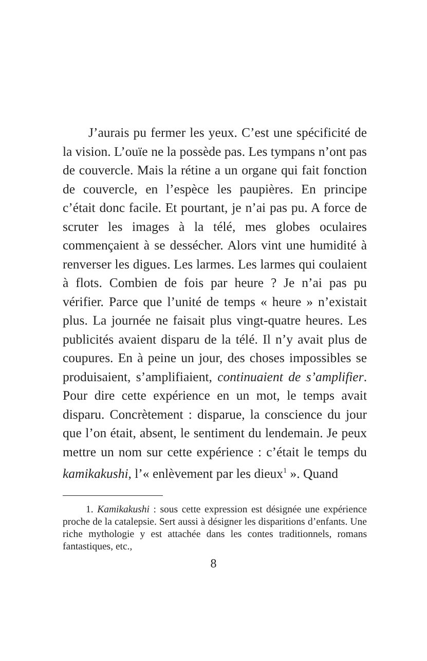J’aurais pu fermer les yeux. C’est une spécificité de la vision. L’ouïe ne la possède pas. Les tympans n’ont pas de couvercle. Mais la rétine a un organe qui fait fonction de couvercle, en l’espèce les paupières. En principe c’était donc facile. Et pourtant, je n’ai pas pu. A force de scruter les images à la télé, mes globes oculaires commençaient à se dessécher. Alors vint une humidité à renverser les digues. Les larmes. Les larmes qui coulaient à flots. Combien de fois par heure ? Je n’ai pas pu vérifier. Parce que l’unité de temps « heure » n’existait plus. La journée ne faisait plus vingt-quatre heures. Les publicités avaient disparu de la télé. Il n’y avait plus de coupures. En à peine un jour, des choses impossibles se produisaient, s’amplifiaient, continuaient de s’amplifier. Pour dire cette expérience en un mot, le temps avait disparu. Concrètement : disparue, la conscience du jour que l’on était, absent, le sentiment du lendemain. Je peux mettre un nom sur cette expérience : c’était le temps du kamikakushi, l’« enlèvement par les dieux<sup>1</sup> ». Quand
1. Kamikakushi : sous cette expression est désignée une expérience proche de la catalepsie. Sert aussi à désigner les disparitions d’enfants. Une riche mythologie y est attachée dans les contes traditionnels, romans fantastiques, etc.,
8